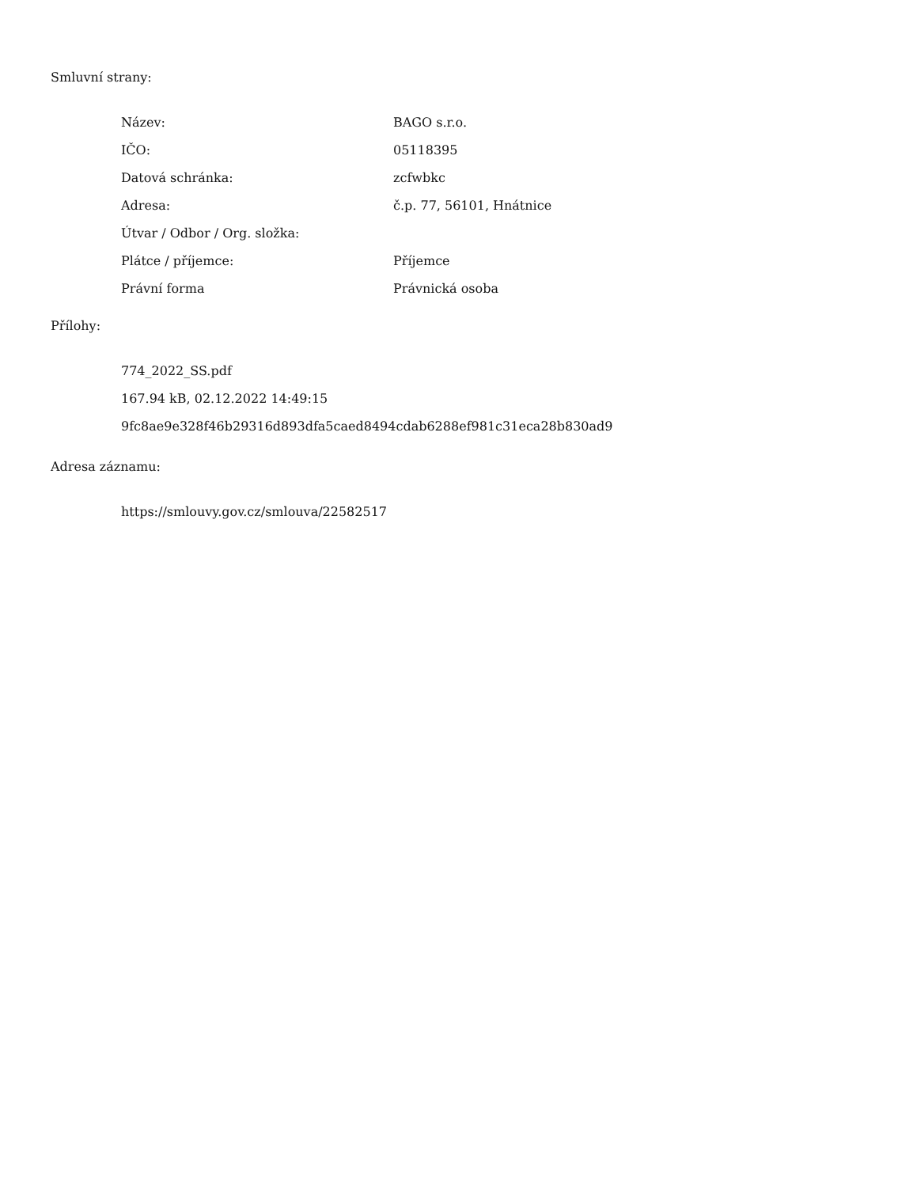Smluvní strany:
| Název: | BAGO s.r.o. |
| IČO: | 05118395 |
| Datová schránka: | zcfwbkc |
| Adresa: | č.p. 77, 56101, Hnátnice |
| Útvar / Odbor / Org. složka: | |
| Plátce / příjemce: | Příjemce |
| Právní forma | Právnická osoba |
Přílohy:
774_2022_SS.pdf
167.94 kB, 02.12.2022 14:49:15
9fc8ae9e328f46b29316d893dfa5caed8494cdab6288ef981c31eca28b830ad9
Adresa záznamu:
https://smlouvy.gov.cz/smlouva/22582517